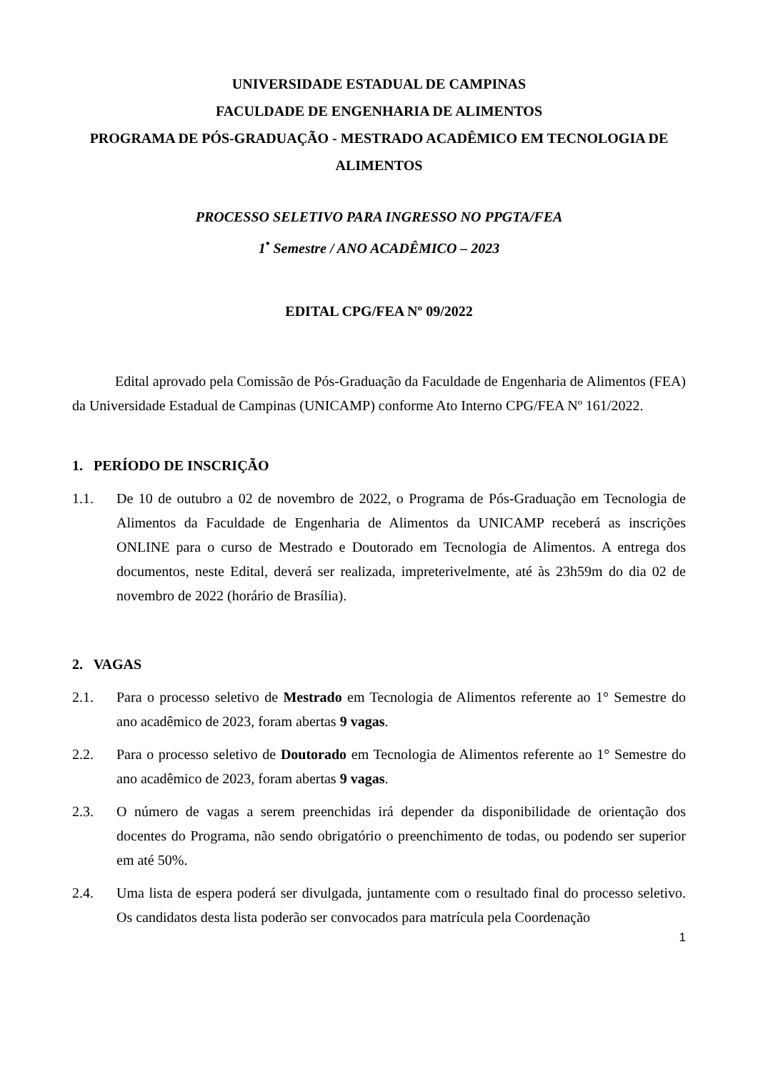UNIVERSIDADE ESTADUAL DE CAMPINAS
FACULDADE DE ENGENHARIA DE ALIMENTOS
PROGRAMA DE PÓS-GRADUAÇÃO - MESTRADO ACADÊMICO EM TECNOLOGIA DE ALIMENTOS
PROCESSO SELETIVO PARA INGRESSO NO PPGTA/FEA
1<sup>•</sup> Semestre / ANO ACADÊMICO – 2023
EDITAL CPG/FEA Nº 09/2022
Edital aprovado pela Comissão de Pós-Graduação da Faculdade de Engenharia de Alimentos (FEA) da Universidade Estadual de Campinas (UNICAMP) conforme Ato Interno CPG/FEA Nº 161/2022.
1. PERÍODO DE INSCRIÇÃO
1.1. De 10 de outubro a 02 de novembro de 2022, o Programa de Pós-Graduação em Tecnologia de Alimentos da Faculdade de Engenharia de Alimentos da UNICAMP receberá as inscrições ONLINE para o curso de Mestrado e Doutorado em Tecnologia de Alimentos. A entrega dos documentos, neste Edital, deverá ser realizada, impreterivelmente, até às 23h59m do dia 02 de novembro de 2022 (horário de Brasília).
2. VAGAS
2.1. Para o processo seletivo de Mestrado em Tecnologia de Alimentos referente ao 1° Semestre do ano acadêmico de 2023, foram abertas 9 vagas.
2.2. Para o processo seletivo de Doutorado em Tecnologia de Alimentos referente ao 1° Semestre do ano acadêmico de 2023, foram abertas 9 vagas.
2.3. O número de vagas a serem preenchidas irá depender da disponibilidade de orientação dos docentes do Programa, não sendo obrigatório o preenchimento de todas, ou podendo ser superior em até 50%.
2.4. Uma lista de espera poderá ser divulgada, juntamente com o resultado final do processo seletivo. Os candidatos desta lista poderão ser convocados para matrícula pela Coordenação
1